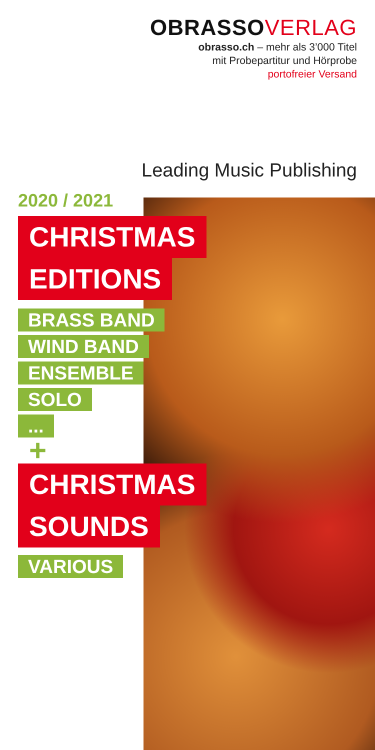OBRASSOVERLAG
obrasso.ch – mehr als 3’000 Titel
mit Probepartitur und Hörprobe
portofreier Versand
Leading Music Publishing
2020 / 2021
CHRISTMAS
EDITIONS
BRASS BAND
WIND BAND
ENSEMBLE
SOLO
...
+
CHRISTMAS
SOUNDS
VARIOUS